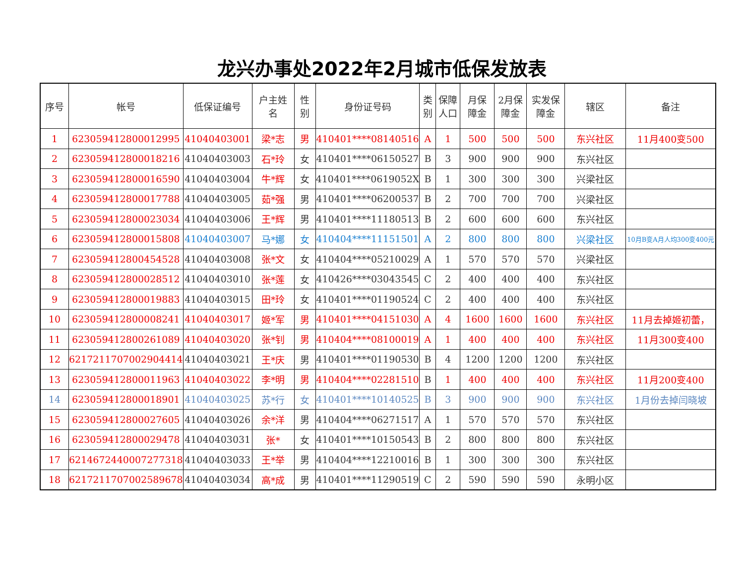龙兴办事处2022年2月城市低保发放表
| 序号 | 帐号 | 低保证编号 | 户主姓 名 | 性 别 | 身份证号码 | 类 别 | 保障 人口 | 月保 障金 | 2月保 障金 | 实发保 障金 | 辖区 | 备注 |
| --- | --- | --- | --- | --- | --- | --- | --- | --- | --- | --- | --- | --- |
| 1 | 6230594128000129​95 | 41040403001 | 梁*志 | 男 | 410401****08140516 | A | 1 | 500 | 500 | 500 | 东兴社区 | 11月400变500 |
| 2 | 623059412800018216 | 41040403003 | 石*玲 | 女 | 410401****06150527 | B | 3 | 900 | 900 | 900 | 东兴社区 | |
| 3 | 623059412800016590 | 41040403004 | 牛*辉 | 女 | 410401****0619052X | B | 1 | 300 | 300 | 300 | 兴梁社区 | |
| 4 | 623059412800017788 | 41040403005 | 茹*强 | 男 | 410401****06200537 | B | 2 | 700 | 700 | 700 | 兴梁社区 | |
| 5 | 623059412800023034 | 41040403006 | 王*辉 | 男 | 410401****11180513 | B | 2 | 600 | 600 | 600 | 东兴社区 | |
| 6 | 623059412800015808 | 41040403007 | 马*娜 | 女 | 410404****11151501 | A | 2 | 800 | 800 | 800 | 兴梁社区 | 10月B变A月人均300变400元 |
| 7 | 623059412800454528 | 41040403008 | 张*文 | 女 | 410404****05210029 | A | 1 | 570 | 570 | 570 | 兴梁社区 | |
| 8 | 623059412800028512 | 41040403010 | 张*莲 | 女 | 410426****03043545 | C | 2 | 400 | 400 | 400 | 东兴社区 | |
| 9 | 623059412800019883 | 41040403015 | 田*玲 | 女 | 410401****01190524 | C | 2 | 400 | 400 | 400 | 东兴社区 | |
| 10 | 623059412800008241 | 41040403017 | 姬*军 | 男 | 410401****04151030 | A | 4 | 1600 | 1600 | 1600 | 东兴社区 | 11月去掉姬初蕾， |
| 11 | 623059412800261089 | 41040403020 | 张*钊 | 男 | 410404****08100019 | A | 1 | 400 | 400 | 400 | 东兴社区 | 11月300变400 |
| 12 | 621721170700290​4414 | 41040403021 | 王*庆 | 男 | 410401****01190530 | B | 4 | 1200 | 1200 | 1200 | 东兴社区 | |
| 13 | 623059412800011963 | 41040403022 | 李*明 | 男 | 410404****02281510 | B | 1 | 400 | 400 | 400 | 东兴社区 | 11月200变400 |
| 14 | 623059412800018901 | 41040403025 | 苏*行 | 女 | 410401****10140525 | B | 3 | 900 | 900 | 900 | 东兴社区 | 1月份去掉闫晓坡 |
| 15 | 623059412800027605 | 41040403026 | 余*洋 | 男 | 410404****06271517 | A | 1 | 570 | 570 | 570 | 东兴社区 | |
| 16 | 623059412800029478 | 41040403031 | 张* | 女 | 410401****10150543 | B | 2 | 800 | 800 | 800 | 东兴社区 | |
| 17 | 621467244000727​7318 | 41040403033 | 王*举 | 男 | 410404****12210016 | B | 1 | 300 | 300 | 300 | 东兴社区 | |
| 18 | 621721170700258​9678 | 41040403034 | 高*成 | 男 | 410401****11290519 | C | 2 | 590 | 590 | 590 | 永明小区 | |